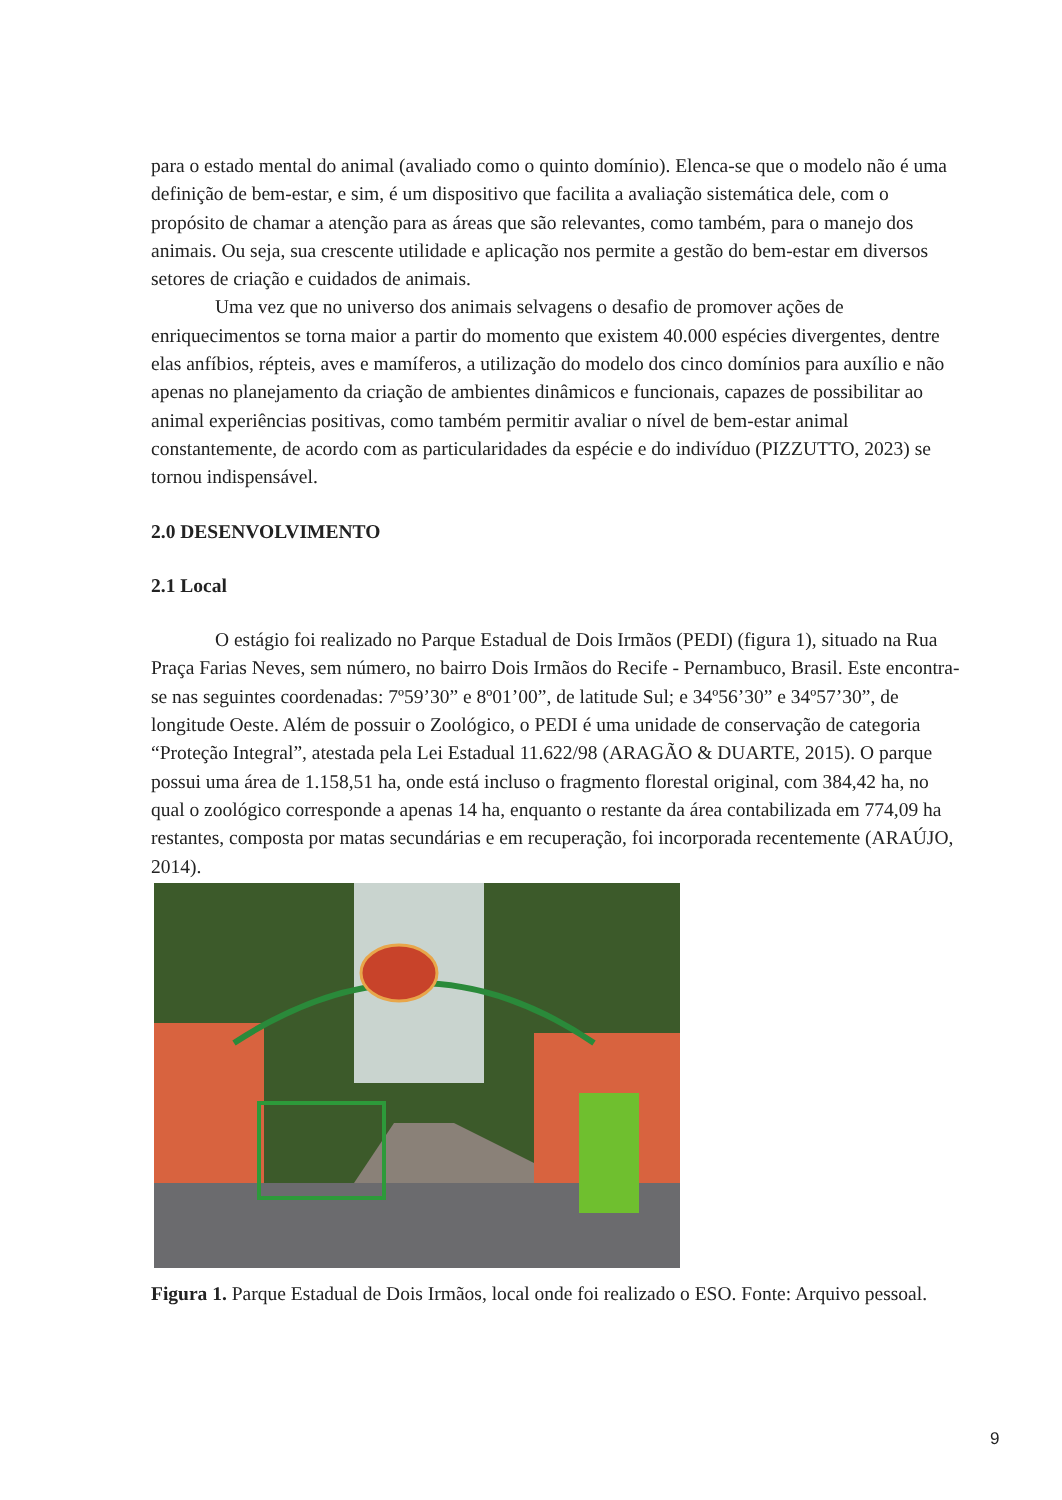para o estado mental do animal (avaliado como o quinto domínio). Elenca-se que o modelo não é uma definição de bem-estar, e sim, é um dispositivo que facilita a avaliação sistemática dele, com o propósito de chamar a atenção para as áreas que são relevantes, como também, para o manejo dos animais. Ou seja, sua crescente utilidade e aplicação nos permite a gestão do bem-estar em diversos setores de criação e cuidados de animais.
Uma vez que no universo dos animais selvagens o desafio de promover ações de enriquecimentos se torna maior a partir do momento que existem 40.000 espécies divergentes, dentre elas anfíbios, répteis, aves e mamíferos, a utilização do modelo dos cinco domínios para auxílio e não apenas no planejamento da criação de ambientes dinâmicos e funcionais, capazes de possibilitar ao animal experiências positivas, como também permitir avaliar o nível de bem-estar animal constantemente, de acordo com as particularidades da espécie e do indivíduo (PIZZUTTO, 2023) se tornou indispensável.
2.0 DESENVOLVIMENTO
2.1 Local
O estágio foi realizado no Parque Estadual de Dois Irmãos (PEDI) (figura 1), situado na Rua Praça Farias Neves, sem número, no bairro Dois Irmãos do Recife - Pernambuco, Brasil. Este encontra-se nas seguintes coordenadas: 7º59’30” e 8º01’00”, de latitude Sul; e 34º56’30” e 34º57’30”, de longitude Oeste. Além de possuir o Zoológico, o PEDI é uma unidade de conservação de categoria “Proteção Integral”, atestada pela Lei Estadual 11.622/98 (ARAGÃO & DUARTE, 2015). O parque possui uma área de 1.158,51 ha, onde está incluso o fragmento florestal original, com 384,42 ha, no qual o zoológico corresponde a apenas 14 ha, enquanto o restante da área contabilizada em 774,09 ha restantes, composta por matas secundárias e em recuperação, foi incorporada recentemente (ARAÚJO, 2014).
Figura 1. Parque Estadual de Dois Irmãos, local onde foi realizado o ESO. Fonte: Arquivo pessoal.
9